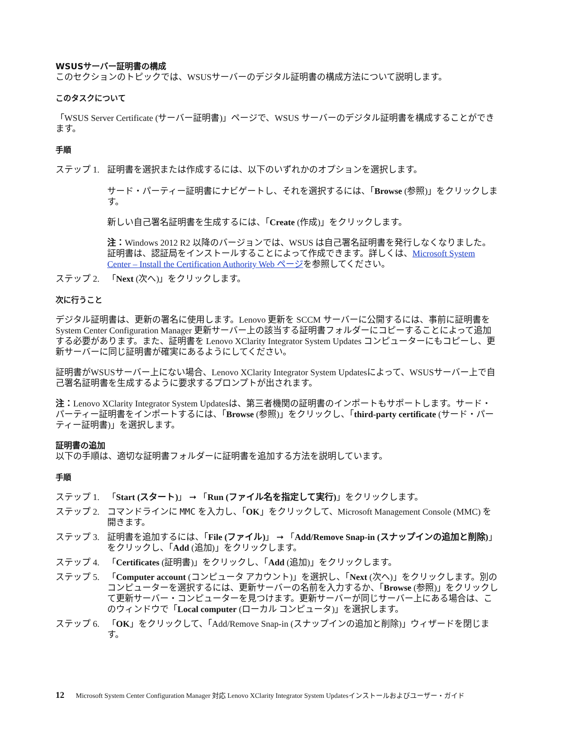WSUSサーバー証明書の構成
このセクションのトピックでは、WSUSサーバーのデジタル証明書の構成方法について説明します。
このタスクについて
「WSUS Server Certificate (サーバー証明書)」ページで、WSUS サーバーのデジタル証明書を構成することができます。
手順
ステップ 1. 証明書を選択または作成するには、以下のいずれかのオプションを選択します。
サード・パーティー証明書にナビゲートし、それを選択するには、「Browse (参照)」をクリックします。
新しい自己署名証明書を生成するには、「Create (作成)」をクリックします。
注：Windows 2012 R2 以降のバージョンでは、WSUS は自己署名証明書を発行しなくなりました。証明書は、認証局をインストールすることによって作成できます。詳しくは、Microsoft System Center – Install the Certification Authority Web ページを参照してください。
ステップ 2. 「Next (次へ)」をクリックします。
次に行うこと
デジタル証明書は、更新の署名に使用します。Lenovo 更新を SCCM サーバーに公開するには、事前に証明書を System Center Configuration Manager 更新サーバー上の該当する証明書フォルダーにコピーすることによって追加する必要があります。また、証明書を Lenovo XClarity Integrator System Updates コンピューターにもコピーし、更新サーバーに同じ証明書が確実にあるようにしてください。
証明書がWSUSサーバー上にない場合、Lenovo XClarity Integrator System Updatesによって、WSUSサーバー上で自己署名証明書を生成するように要求するプロンプトが出されます。
注：Lenovo XClarity Integrator System Updatesは、第三者機関の証明書のインポートもサポートします。サード・パーティー証明書をインポートするには、「Browse (参照)」をクリックし、「third-party certificate (サード・パーティー証明書)」を選択します。
証明書の追加
以下の手順は、適切な証明書フォルダーに証明書を追加する方法を説明しています。
手順
ステップ 1. 「Start (スタート)」 ➞ 「Run (ファイル名を指定して実行)」をクリックします。
ステップ 2. コマンドラインに MMC を入力し、「OK」をクリックして、Microsoft Management Console (MMC) を開きます。
ステップ 3. 証明書を追加するには、「File (ファイル)」 ➞ 「Add/Remove Snap-in (スナップインの追加と削除)」をクリックし、「Add (追加)」をクリックします。
ステップ 4. 「Certificates (証明書)」をクリックし、「Add (追加)」をクリックします。
ステップ 5. 「Computer account (コンピュータ アカウント)」を選択し、「Next (次へ)」をクリックします。別のコンピューターを選択するには、更新サーバーの名前を入力するか、「Browse (参照)」をクリックして更新サーバー・コンピューターを見つけます。更新サーバーが同じサーバー上にある場合は、このウィンドウで「Local computer (ローカル コンピュータ)」を選択します。
ステップ 6. 「OK」をクリックして、「Add/Remove Snap-in (スナップインの追加と削除)」ウィザードを閉じます。
12 Microsoft System Center Configuration Manager 対応 Lenovo XClarity Integrator System Updatesインストールおよびユーザー・ガイド